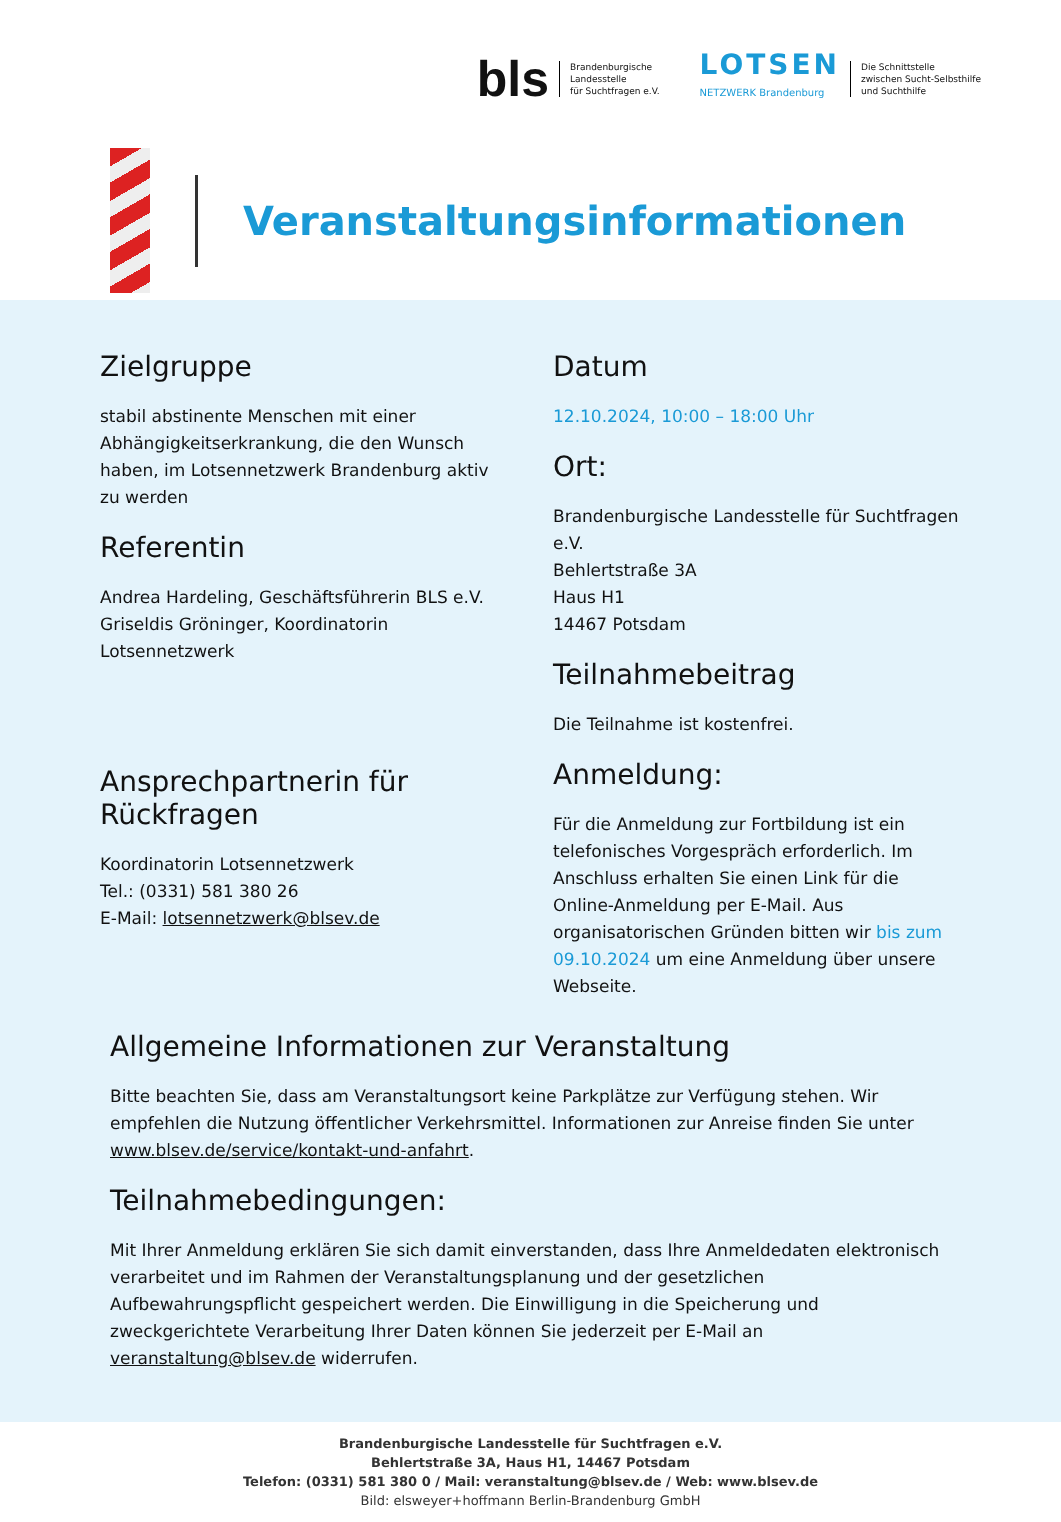bls
Brandenburgische
Landesstelle
für Suchtfragen e.V.
LOTSEN
NETZWERK Brandenburg
Die Schnittstelle
zwischen Sucht-Selbsthilfe
und Suchthilfe
Veranstaltungsinformationen
Zielgruppe
stabil abstinente Menschen mit einer Abhängigkeitserkrankung, die den Wunsch haben, im Lotsennetzwerk Brandenburg aktiv zu werden
Referentin
Andrea Hardeling, Geschäftsführerin BLS e.V.
Griseldis Gröninger, Koordinatorin Lotsennetzwerk
Ansprechpartnerin für Rückfragen
Koordinatorin Lotsennetzwerk
Tel.: (0331) 581 380 26
E-Mail: lotsennetzwerk@blsev.de
Datum
12.10.2024, 10:00 – 18:00 Uhr
Ort:
Brandenburgische Landesstelle für Suchtfragen e.V.
Behlertstraße 3A
Haus H1
14467 Potsdam
Teilnahmebeitrag
Die Teilnahme ist kostenfrei.
Anmeldung:
Für die Anmeldung zur Fortbildung ist ein telefonisches Vorgespräch erforderlich. Im Anschluss erhalten Sie einen Link für die Online-Anmeldung per E-Mail. Aus organisatorischen Gründen bitten wir bis zum 09.10.2024 um eine Anmeldung über unsere Webseite.
Allgemeine Informationen zur Veranstaltung
Bitte beachten Sie, dass am Veranstaltungsort keine Parkplätze zur Verfügung stehen. Wir empfehlen die Nutzung öffentlicher Verkehrsmittel. Informationen zur Anreise finden Sie unter www.blsev.de/service/kontakt-und-anfahrt.
Teilnahmebedingungen:
Mit Ihrer Anmeldung erklären Sie sich damit einverstanden, dass Ihre Anmeldedaten elektronisch verarbeitet und im Rahmen der Veranstaltungsplanung und der gesetzlichen Aufbewahrungspflicht gespeichert werden. Die Einwilligung in die Speicherung und zweckgerichtete Verarbeitung Ihrer Daten können Sie jederzeit per E-Mail an veranstaltung@blsev.de widerrufen.
Brandenburgische Landesstelle für Suchtfragen e.V.
Behlertstraße 3A, Haus H1, 14467 Potsdam
Telefon: (0331) 581 380 0 / Mail: veranstaltung@blsev.de / Web: www.blsev.de
Bild: elsweyer+hoffmann Berlin-Brandenburg GmbH